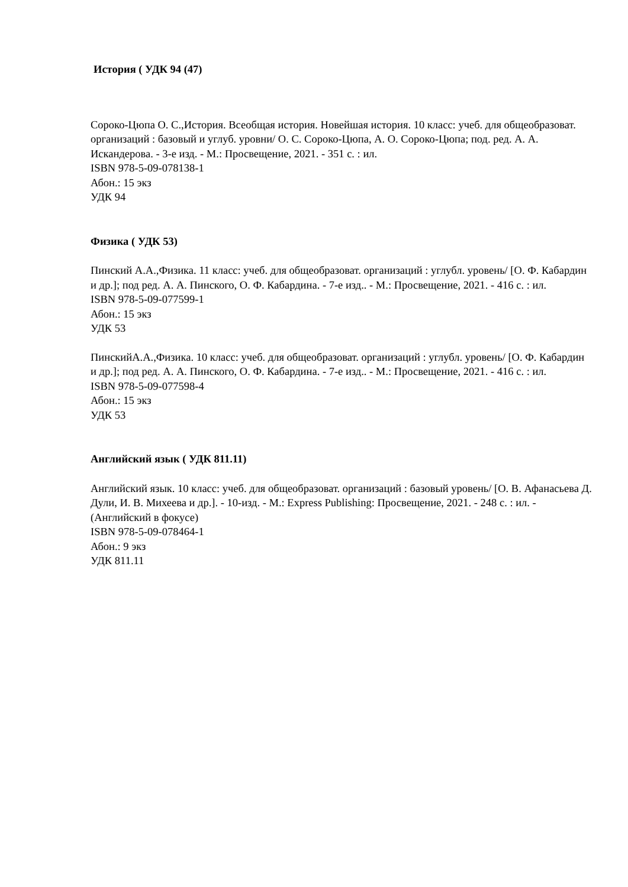История ( УДК 94 (47)
Сороко-Цюпа О. С.,История. Всеобщая история. Новейшая история. 10 класс: учеб. для общеобразоват. организаций : базовый и углуб. уровни/ О. С. Сороко-Цюпа, А. О. Сороко-Цюпа; под. ред. А. А. Искандерова. - 3-е изд. - М.: Просвещение, 2021. - 351 с. : ил.
ISBN 978-5-09-078138-1
Абон.: 15 экз
УДК 94
Физика ( УДК 53)
Пинский А.А.,Физика. 11 класс: учеб. для общеобразоват. организаций : углубл. уровень/ [О. Ф. Кабардин и др.]; под ред. А. А. Пинского, О. Ф. Кабардина. - 7-е изд.. - М.: Просвещение, 2021. - 416 с. : ил.
ISBN 978-5-09-077599-1
Абон.: 15 экз
УДК 53
ПинскийА.А.,Физика. 10 класс: учеб. для общеобразоват. организаций : углубл. уровень/ [О. Ф. Кабардин и др.]; под ред. А. А. Пинского, О. Ф. Кабардина. - 7-е изд.. - М.: Просвещение, 2021. - 416 с. : ил.
ISBN 978-5-09-077598-4
Абон.: 15 экз
УДК 53
Английский язык ( УДК 811.11)
Английский язык. 10 класс: учеб. для общеобразоват. организаций : базовый уровень/ [О. В. Афанасьева Д. Дули, И. В. Михеева и др.]. - 10-изд. - М.: Express Publishing: Просвещение, 2021. - 248 с. : ил. - (Английский в фокусе)
ISBN 978-5-09-078464-1
Абон.: 9 экз
УДК 811.11